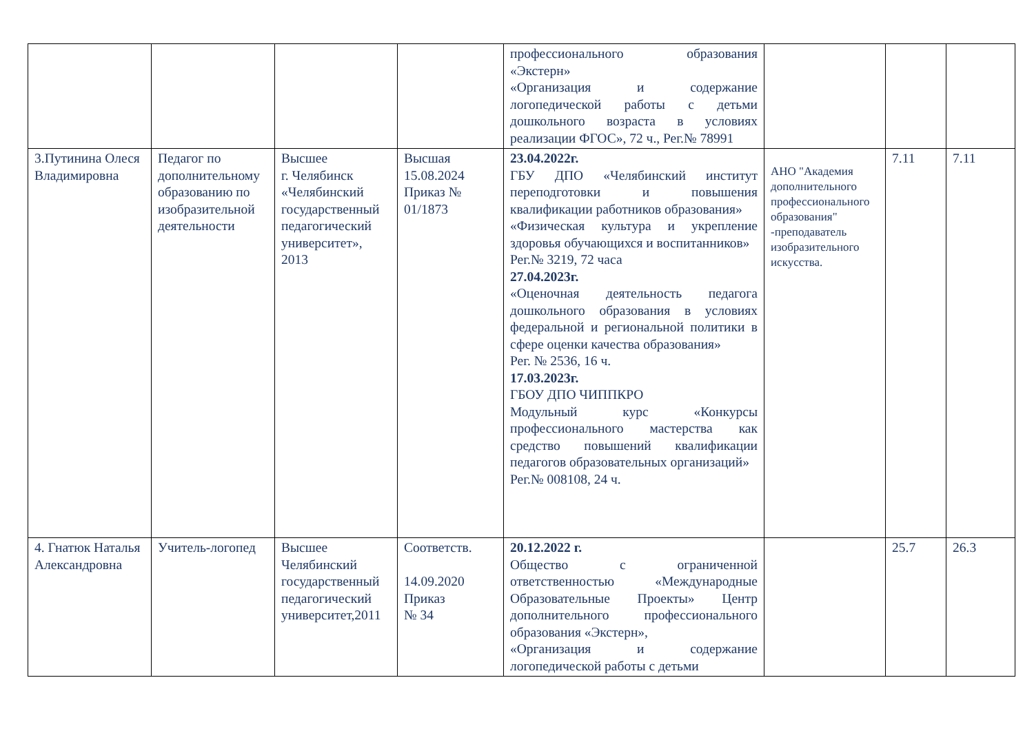| | | | | профессионального образования «Экстерн» «Организация и содержание логопедической работы с детьми дошкольного возраста в условиях реализации ФГОС», 72 ч., Рег.№ 78991 | | | |
| 3.Путинина Олеся Владимировна | Педагог по дополнительному образованию по изобразительной деятельности | Высшее г. Челябинск «Челябинский государственный педагогический университет», 2013 | Высшая 15.08.2024 Приказ № 01/1873 | 23.04.2022г. ГБУ ДПО «Челябинский институт переподготовки и повышения квалификации работников образования» «Физическая культура и укрепление здоровья обучающихся и воспитанников» Рег.№ 3219, 72 часа 27.04.2023г. «Оценочная деятельность педагога дошкольного образования в условиях федеральной и региональной политики в сфере оценки качества образования» Рег. № 2536, 16 ч. 17.03.2023г. ГБОУ ДПО ЧИППКРО Модульный курс «Конкурсы профессионального мастерства как средство повышений квалификации педагогов образовательных организаций» Рег.№ 008108, 24 ч. | АНО "Академия дополнительного профессионального образования" -преподаватель изобразительного искусства. | 7.11 | 7.11 |
| 4. Гнатюк Наталья Александровна | Учитель-логопед | Высшее Челябинский государственный педагогический университет,2011 | Соответств. 14.09.2020 Приказ № 34 | 20.12.2022 г. Общество с ограниченной ответственностью «Международные Образовательные Проекты» Центр дополнительного профессионального образования «Экстерн», «Организация и содержание логопедической работы с детьми | | 25.7 | 26.3 |